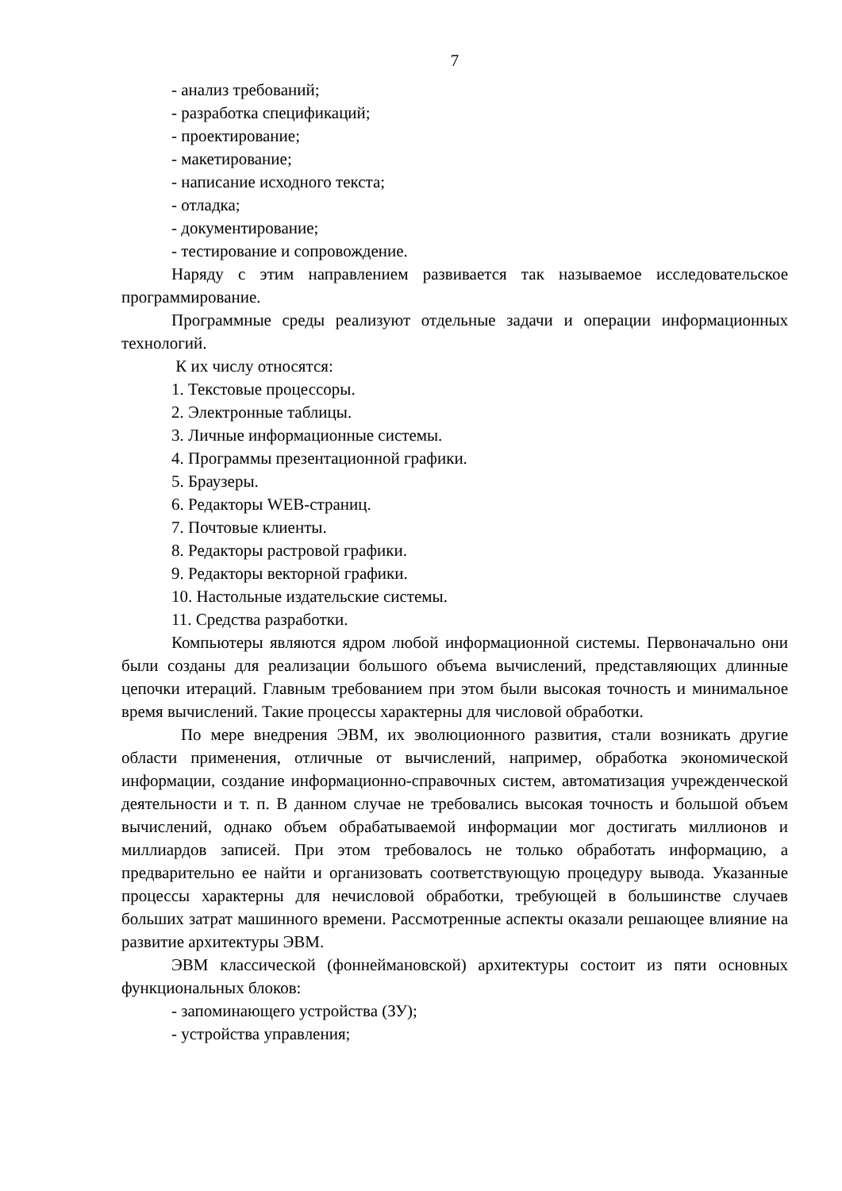7
- анализ требований;
- разработка спецификаций;
- проектирование;
- макетирование;
- написание исходного текста;
- отладка;
- документирование;
- тестирование и сопровождение.
Наряду с этим направлением развивается так называемое исследовательское программирование.
Программные среды реализуют отдельные задачи и операции информационных технологий.
К их числу относятся:
1. Текстовые процессоры.
2. Электронные таблицы.
3. Личные информационные системы.
4. Программы презентационной графики.
5. Браузеры.
6. Редакторы WEB-страниц.
7. Почтовые клиенты.
8. Редакторы растровой графики.
9. Редакторы векторной графики.
10. Настольные издательские системы.
11. Средства разработки.
Компьютеры являются ядром любой информационной системы. Первоначально они были созданы для реализации большого объема вычислений, представляющих длинные цепочки итераций. Главным требованием при этом были высокая точность и минимальное время вычислений. Такие процессы характерны для числовой обработки.
По мере внедрения ЭВМ, их эволюционного развития, стали возникать другие области применения, отличные от вычислений, например, обработка экономической информации, создание информационно-справочных систем, автоматизация учрежденческой деятельности и т. п. В данном случае не требовались высокая точность и большой объем вычислений, однако объем обрабатываемой информации мог достигать миллионов и миллиардов записей. При этом требовалось не только обработать информацию, а предварительно ее найти и организовать соответствующую процедуру вывода. Указанные процессы характерны для нечисловой обработки, требующей в большинстве случаев больших затрат машинного времени. Рассмотренные аспекты оказали решающее влияние на развитие архитектуры ЭВМ.
ЭВМ классической (фоннеймановской) архитектуры состоит из пяти основных функциональных блоков:
- запоминающего устройства (ЗУ);
- устройства управления;